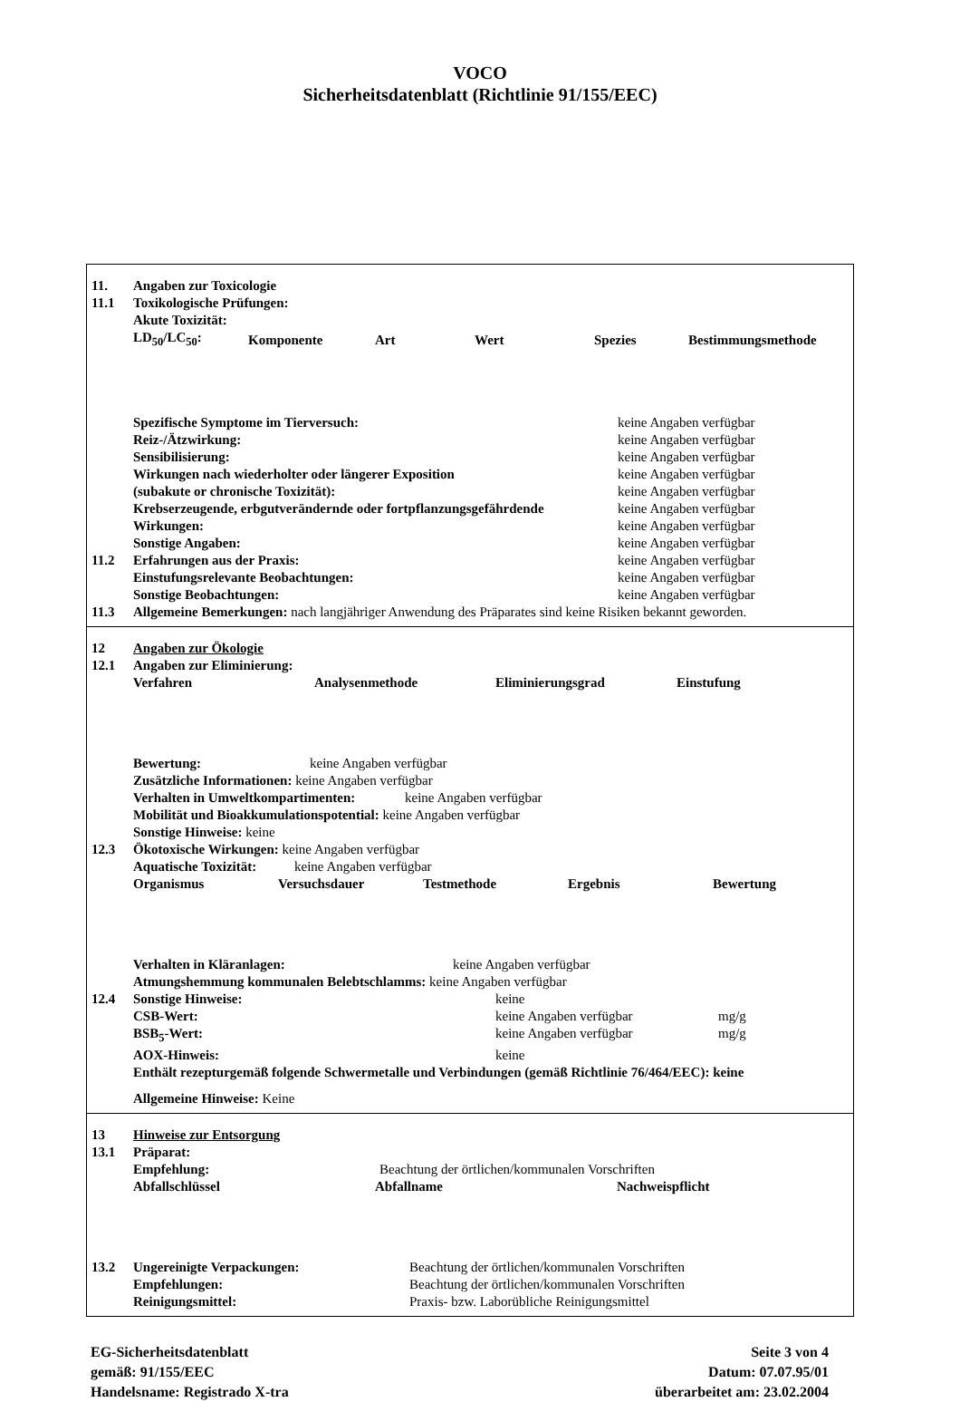VOCO
Sicherheitsdatenblatt (Richtlinie 91/155/EEC)
11. Angaben zur Toxicologie
11.1 Toxikologische Prüfungen:
Akute Toxizität:
| LD<sub>50</sub>/LC<sub>50</sub>: | Komponente | Art | Wert | Spezies | Bestimmungsmethode |
Spezifische Symptome im Tierversuch: keine Angaben verfügbar
Reiz-/Ätzwirkung: keine Angaben verfügbar
Sensibilisierung: keine Angaben verfügbar
Wirkungen nach wiederholter oder längerer Exposition keine Angaben verfügbar
(subakute or chronische Toxizität): keine Angaben verfügbar
Krebserzeugende, erbgutverändernde oder fortpflanzungsgefährdende keine Angaben verfügbar
Wirkungen: keine Angaben verfügbar
Sonstige Angaben: keine Angaben verfügbar
11.2 Erfahrungen aus der Praxis: keine Angaben verfügbar
Einstufungsrelevante Beobachtungen: keine Angaben verfügbar
Sonstige Beobachtungen: keine Angaben verfügbar
11.3 Allgemeine Bemerkungen: nach langjähriger Anwendung des Präparates sind keine Risiken bekannt geworden.
12 Angaben zur Ökologie
12.1 Angaben zur Eliminierung:
| Verfahren | Analysenmethode | Eliminierungsgrad | Einstufung |
Bewertung: keine Angaben verfügbar
Zusätzliche Informationen: keine Angaben verfügbar
Verhalten in Umweltkompartimenten: keine Angaben verfügbar
Mobilität und Bioakkumulationspotential: keine Angaben verfügbar
Sonstige Hinweise: keine
12.3 Ökotoxische Wirkungen: keine Angaben verfügbar
Aquatische Toxizität: keine Angaben verfügbar
| Organismus | Versuchsdauer | Testmethode | Ergebnis | Bewertung |
Verhalten in Kläranlagen: keine Angaben verfügbar
Atmungshemmung kommunalen Belebtschlamms: keine Angaben verfügbar
12.4 Sonstige Hinweise: keine
CSB-Wert: keine Angaben verfügbar mg/g
BSB<sub>5</sub>-Wert: keine Angaben verfügbar mg/g
AOX-Hinweis: keine
Enthält rezepturgemäß folgende Schwermetalle und Verbindungen (gemäß Richtlinie 76/464/EEC): keine
Allgemeine Hinweise: Keine
13 Hinweise zur Entsorgung
13.1 Präparat:
Empfehlung: Beachtung der örtlichen/kommunalen Vorschriften
| Abfallschlüssel | Abfallname | Nachweispflicht |
13.2 Ungereinigte Verpackungen: Beachtung der örtlichen/kommunalen Vorschriften
Empfehlungen: Beachtung der örtlichen/kommunalen Vorschriften
Reinigungsmittel: Praxis- bzw. Laborübliche Reinigungsmittel
EG-Sicherheitsdatenblatt
gemäß: 91/155/EEC
Handelsname: Registrado X-tra
Seite 3 von 4
Datum: 07.07.95/01
überarbeitet am: 23.02.2004